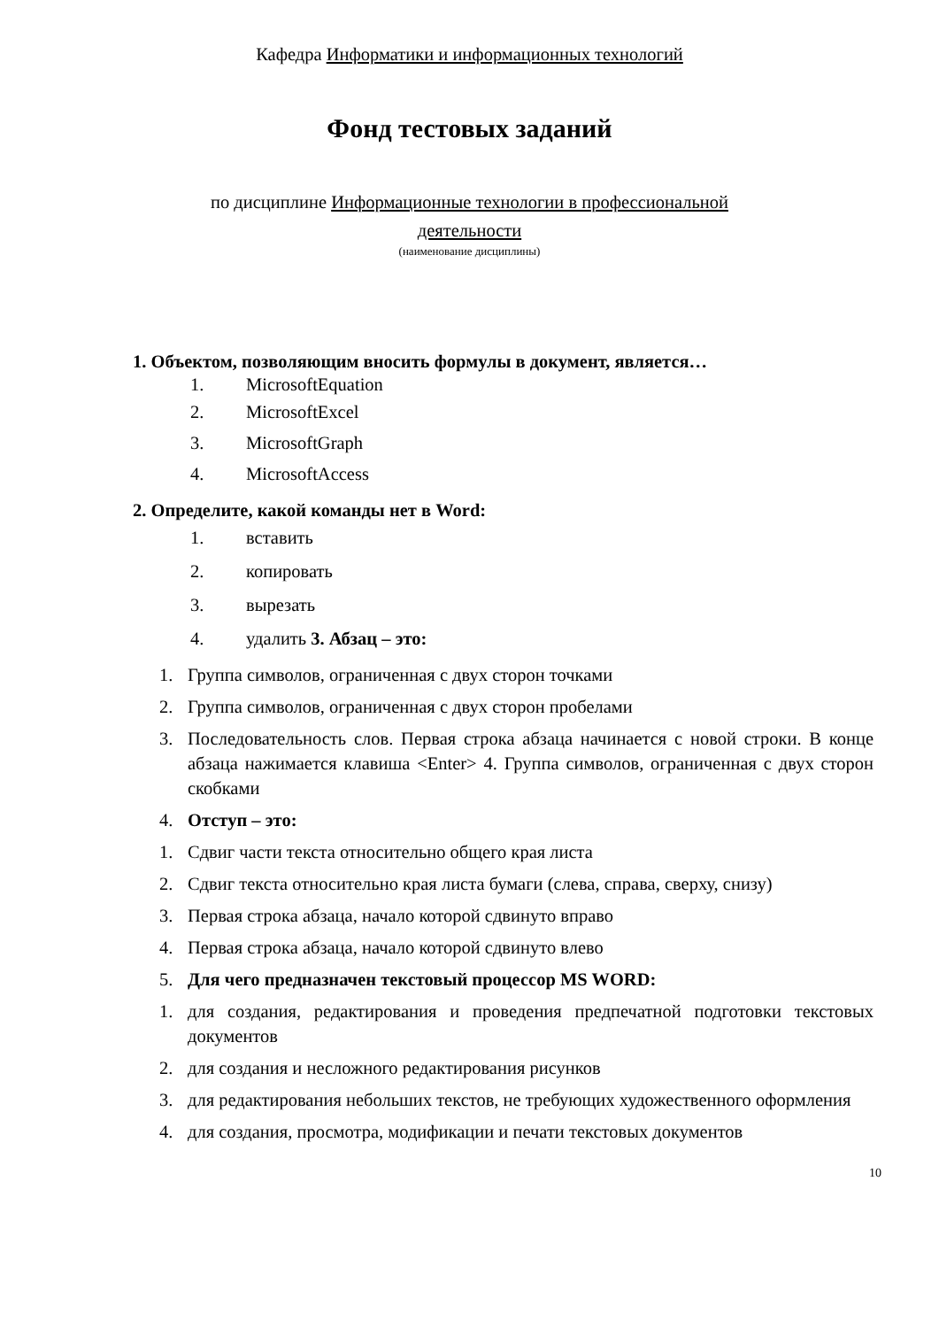Кафедра Информатики и информационных технологий
Фонд тестовых заданий
по дисциплине Информационные технологии в профессиональной
деятельности
(наименование дисциплины)
1. Объектом, позволяющим вносить формулы в документ, является…
1. MicrosoftEquation
2. MicrosoftExcel
3. MicrosoftGraph
4. MicrosoftAccess
2. Определите, какой команды нет в Word:
1. вставить
2. копировать
3. вырезать
4. удалить 3. Абзац – это:
1. Группа символов, ограниченная с двух сторон точками
2. Группа символов, ограниченная с двух сторон пробелами
3. Последовательность слов. Первая строка абзаца начинается с новой строки. В конце абзаца нажимается клавиша <Enter> 4. Группа символов, ограниченная с двух сторон скобками
4. Отступ – это:
1. Сдвиг части текста относительно общего края листа
2. Сдвиг текста относительно края листа бумаги (слева, справа, сверху, снизу)
3. Первая строка абзаца, начало которой сдвинуто вправо
4. Первая строка абзаца, начало которой сдвинуто влево
5. Для чего предназначен текстовый процессор MS WORD:
1. для создания, редактирования и проведения предпечатной подготовки текстовых документов
2. для создания и несложного редактирования рисунков
3. для редактирования небольших текстов, не требующих художественного оформления
4. для создания, просмотра, модификации и печати текстовых документов
10